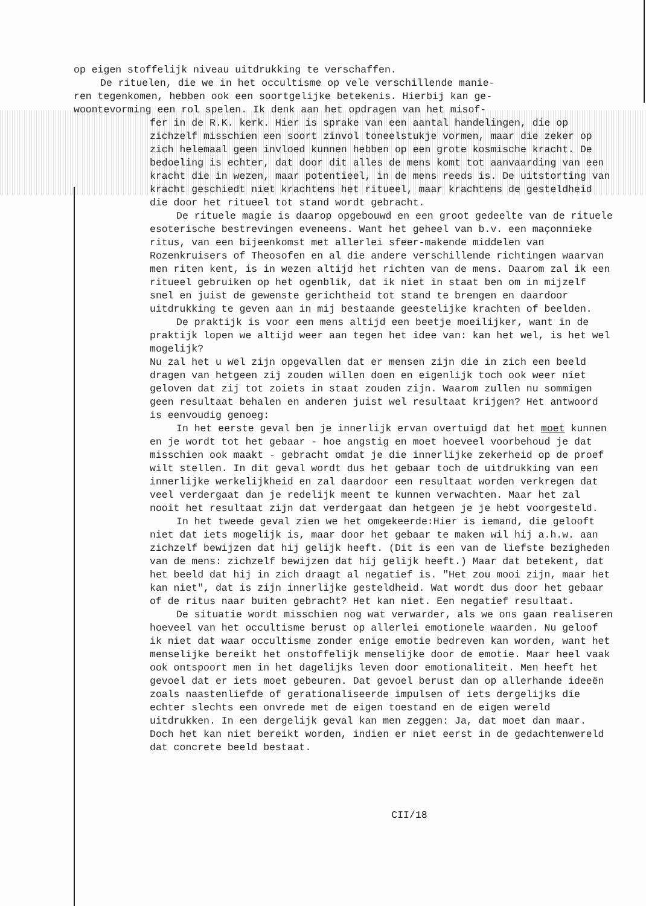op eigen stoffelijk niveau uitdrukking te verschaffen.
De rituelen, die we in het occultisme op vele verschillende manie-
ren tegenkomen, hebben ook een soortgelijke betekenis. Hierbij kan ge-
woontevorming een rol spelen. Ik denk aan het opdragen van het misof-
fer in de R.K. kerk. Hier is sprake van een aantal handelingen, die op zichzelf misschien een soort zinvol toneelstukje vormen, maar die zeker op zich helemaal geen invloed kunnen hebben op een grote kosmische kracht. De bedoeling is echter, dat door dit alles de mens komt tot aanvaarding van een kracht die in wezen, maar potentieel, in de mens reeds is. De uitstorting van kracht geschiedt niet krachtens het ritueel, maar krachtens de gesteldheid die door het ritueel tot stand wordt gebracht.
De rituele magie is daarop opgebouwd en een groot gedeelte van de rituele esoterische bestrevingen eveneens. Want het geheel van b.v. een maçonnieke ritus, van een bijeenkomst met allerlei sfeer-makende middelen van Rozenkruisers of Theosofen en al die andere verschillende richtingen waarvan men riten kent, is in wezen altijd het richten van de mens. Daarom zal ik een ritueel gebruiken op het ogenblik, dat ik niet in staat ben om in mijzelf snel en juist de gewenste gerichtheid tot stand te brengen en daardoor uitdrukking te geven aan in mij bestaande geestelijke krachten of beelden.
De praktijk is voor een mens altijd een beetje moeilijker, want in de praktijk lopen we altijd weer aan tegen het idee van: kan het wel, is het wel mogelijk?
Nu zal het u wel zijn opgevallen dat er mensen zijn die in zich een beeld dragen van hetgeen zij zouden willen doen en eigenlijk toch ook weer niet geloven dat zij tot zoiets in staat zouden zijn. Waarom zullen nu sommigen geen resultaat behalen en anderen juist wel resultaat krijgen? Het antwoord is eenvoudig genoeg:
In het eerste geval ben je innerlijk ervan overtuigd dat het moet kunnen en je wordt tot het gebaar - hoe angstig en moet hoeveel voorbehoud je dat misschien ook maakt - gebracht omdat je die innerlijke zekerheid op de proef wilt stellen. In dit geval wordt dus het gebaar toch de uitdrukking van een innerlijke werkelijkheid en zal daardoor een resultaat worden verkregen dat veel verdergaat dan je redelijk meent te kunnen verwachten. Maar het zal nooit het resultaat zijn dat verdergaat dan hetgeen je je hebt voorgesteld.
In het tweede geval zien we het omgekeerde:Hier is iemand, die gelooft niet dat iets mogelijk is, maar door het gebaar te maken wil hij a.h.w. aan zichzelf bewijzen dat hij gelijk heeft. (Dit is een van de liefste bezigheden van de mens: zichzelf bewijzen dat hij gelijk heeft.) Maar dat betekent, dat het beeld dat hij in zich draagt al negatief is. "Het zou mooi zijn, maar het kan niet", dat is zijn innerlijke gesteldheid. Wat wordt dus door het gebaar of de ritus naar buiten gebracht? Het kan niet. Een negatief resultaat.
De situatie wordt misschien nog wat verwarder, als we ons gaan realiseren hoeveel van het occultisme berust op allerlei emotionele waarden. Nu geloof ik niet dat waar occultisme zonder enige emotie bedreven kan worden, want het menselijke bereikt het onstoffelijk menselijke door de emotie. Maar heel vaak ook ontspoort men in het dagelijks leven door emotionaliteit. Men heeft het gevoel dat er iets moet gebeuren. Dat gevoel berust dan op allerhande ideeën zoals naastenliefde of gerationaliseerde impulsen of iets dergelijks die echter slechts een onvrede met de eigen toestand en de eigen wereld uitdrukken. In een dergelijk geval kan men zeggen: Ja, dat moet dan maar. Doch het kan niet bereikt worden, indien er niet eerst in de gedachtenwereld dat concrete beeld bestaat.
CII/18